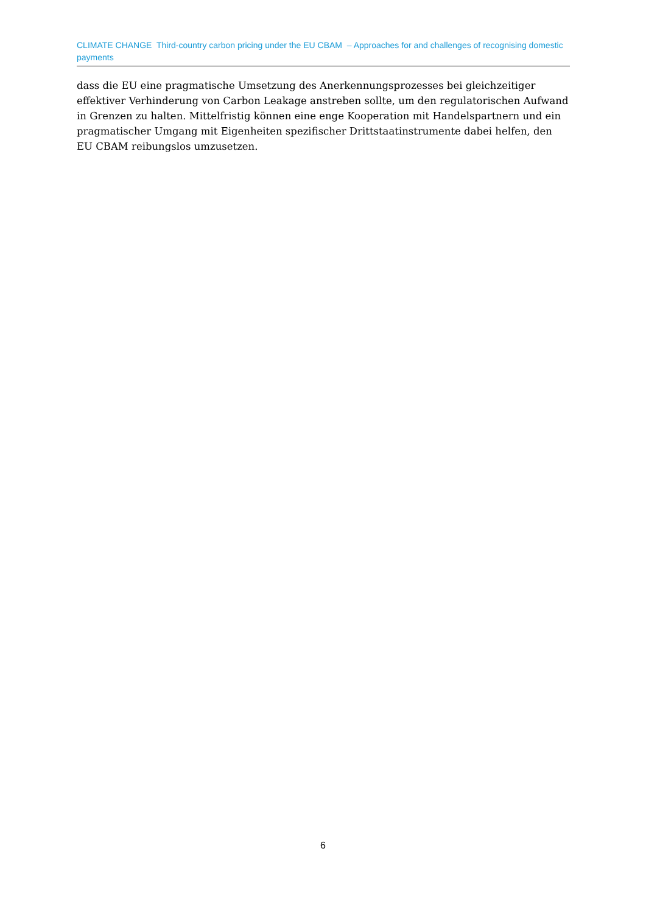CLIMATE CHANGE Third-country carbon pricing under the EU CBAM – Approaches for and challenges of recognising domestic payments
dass die EU eine pragmatische Umsetzung des Anerkennungsprozesses bei gleichzeitiger effektiver Verhinderung von Carbon Leakage anstreben sollte, um den regulatorischen Aufwand in Grenzen zu halten. Mittelfristig können eine enge Kooperation mit Handelspartnern und ein pragmatischer Umgang mit Eigenheiten spezifischer Drittstaatinstrumente dabei helfen, den EU CBAM reibungslos umzusetzen.
6